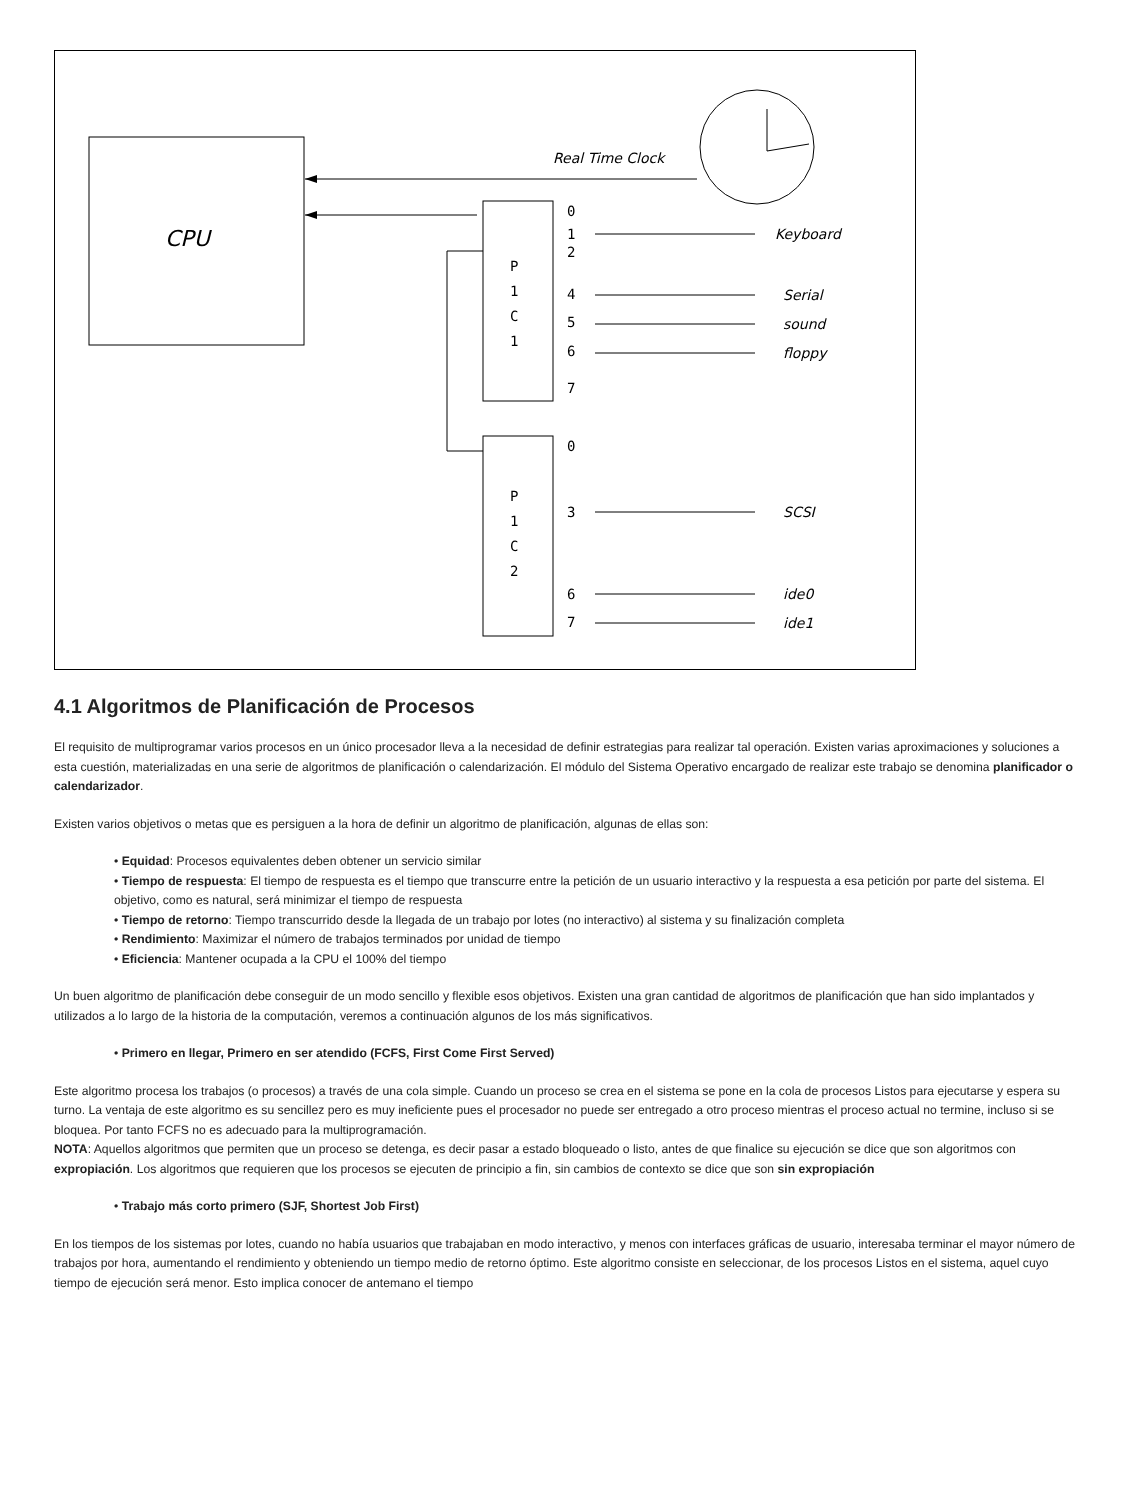CPU
Real Time Clock
P
1
C
1
P
1
C
2
0
1
2
4
5
6
7
0
3
6
7
Keyboard
Serial
sound
floppy
SCSI
ide0
ide1
4.1 Algoritmos de Planificación de Procesos
El requisito de multiprogramar varios procesos en un único procesador lleva a la necesidad de definir estrategias para realizar tal operación. Existen varias aproximaciones y soluciones a esta cuestión, materializadas en una serie de algoritmos de planificación o calendarización. El módulo del Sistema Operativo encargado de realizar este trabajo se denomina planificador o calendarizador.
Existen varios objetivos o metas que es persiguen a la hora de definir un algoritmo de planificación, algunas de ellas son:
• Equidad: Procesos equivalentes deben obtener un servicio similar
• Tiempo de respuesta: El tiempo de respuesta es el tiempo que transcurre entre la petición de un usuario interactivo y la respuesta a esa petición por parte del sistema. El objetivo, como es natural, será minimizar el tiempo de respuesta
• Tiempo de retorno: Tiempo transcurrido desde la llegada de un trabajo por lotes (no interactivo) al sistema y su finalización completa
• Rendimiento: Maximizar el número de trabajos terminados por unidad de tiempo
• Eficiencia: Mantener ocupada a la CPU el 100% del tiempo
Un buen algoritmo de planificación debe conseguir de un modo sencillo y flexible esos objetivos. Existen una gran cantidad de algoritmos de planificación que han sido implantados y utilizados a lo largo de la historia de la computación, veremos a continuación algunos de los más significativos.
• Primero en llegar, Primero en ser atendido (FCFS, First Come First Served)
Este algoritmo procesa los trabajos (o procesos) a través de una cola simple. Cuando un proceso se crea en el sistema se pone en la cola de procesos Listos para ejecutarse y espera su turno. La ventaja de este algoritmo es su sencillez pero es muy ineficiente pues el procesador no puede ser entregado a otro proceso mientras el proceso actual no termine, incluso si se bloquea. Por tanto FCFS no es adecuado para la multiprogramación.
NOTA: Aquellos algoritmos que permiten que un proceso se detenga, es decir pasar a estado bloqueado o listo, antes de que finalice su ejecución se dice que son algoritmos con expropiación. Los algoritmos que requieren que los procesos se ejecuten de principio a fin, sin cambios de contexto se dice que son sin expropiación
• Trabajo más corto primero (SJF, Shortest Job First)
En los tiempos de los sistemas por lotes, cuando no había usuarios que trabajaban en modo interactivo, y menos con interfaces gráficas de usuario, interesaba terminar el mayor número de trabajos por hora, aumentando el rendimiento y obteniendo un tiempo medio de retorno óptimo. Este algoritmo consiste en seleccionar, de los procesos Listos en el sistema, aquel cuyo tiempo de ejecución será menor. Esto implica conocer de antemano el tiempo